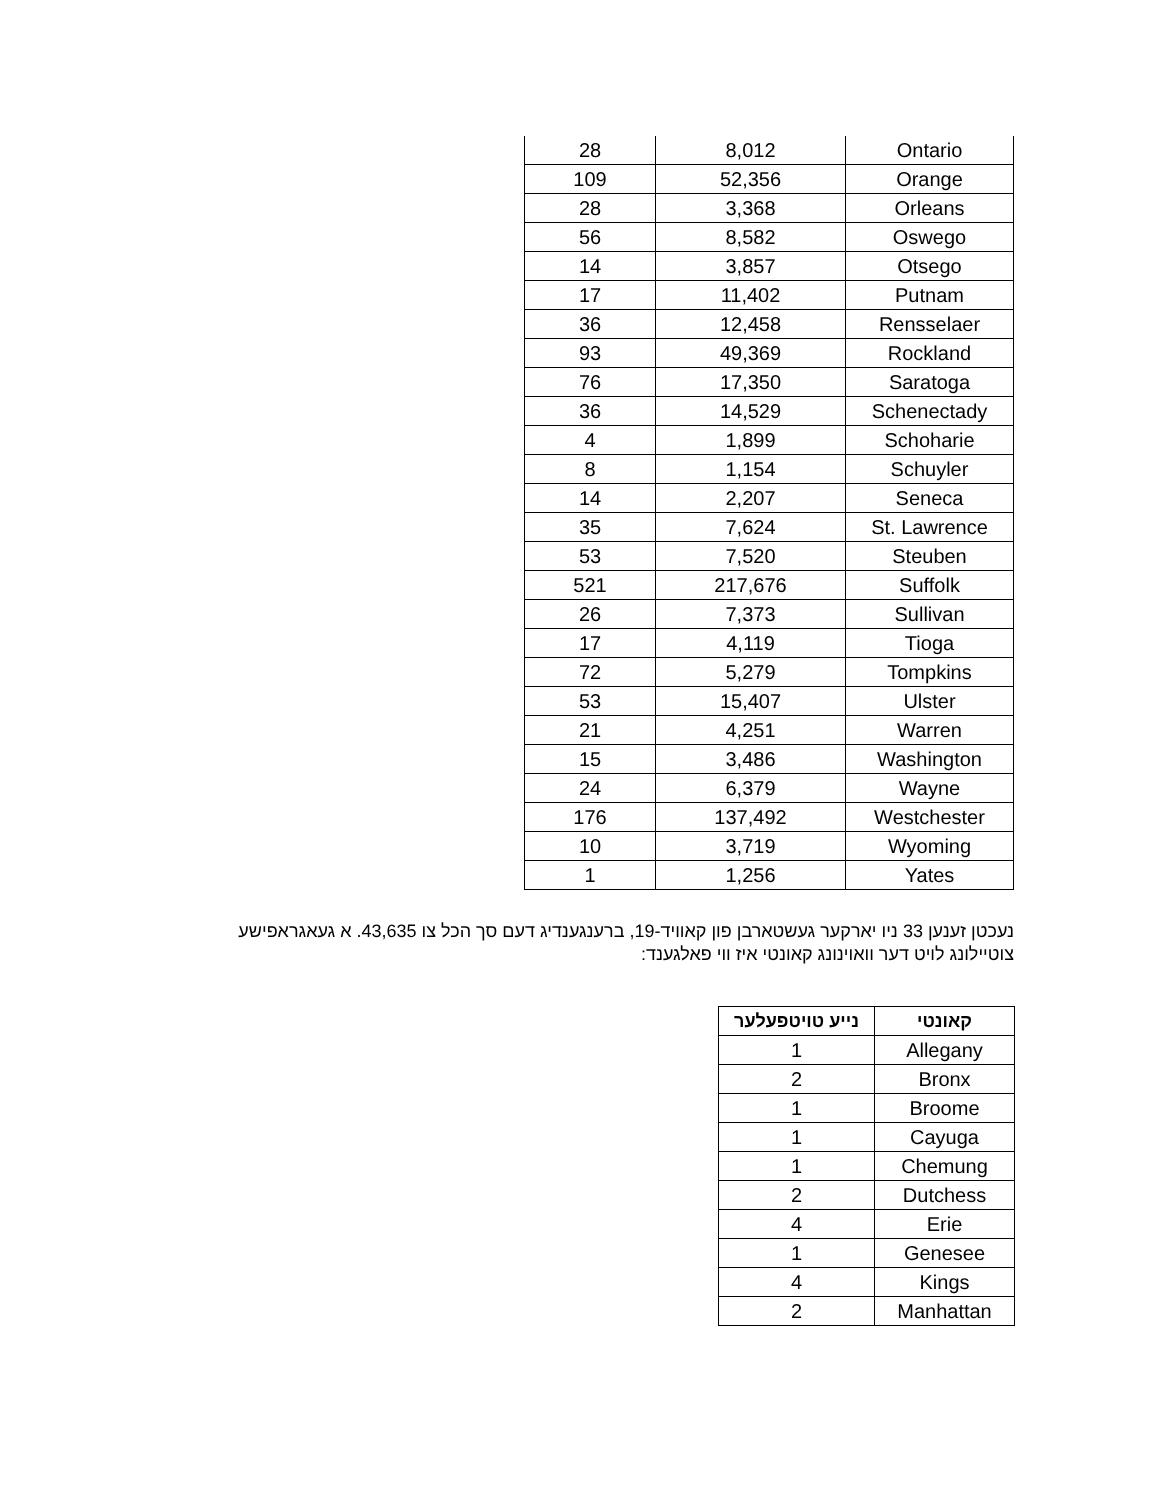| 28 | 8,012 | Ontario |
| 109 | 52,356 | Orange |
| 28 | 3,368 | Orleans |
| 56 | 8,582 | Oswego |
| 14 | 3,857 | Otsego |
| 17 | 11,402 | Putnam |
| 36 | 12,458 | Rensselaer |
| 93 | 49,369 | Rockland |
| 76 | 17,350 | Saratoga |
| 36 | 14,529 | Schenectady |
| 4 | 1,899 | Schoharie |
| 8 | 1,154 | Schuyler |
| 14 | 2,207 | Seneca |
| 35 | 7,624 | St. Lawrence |
| 53 | 7,520 | Steuben |
| 521 | 217,676 | Suffolk |
| 26 | 7,373 | Sullivan |
| 17 | 4,119 | Tioga |
| 72 | 5,279 | Tompkins |
| 53 | 15,407 | Ulster |
| 21 | 4,251 | Warren |
| 15 | 3,486 | Washington |
| 24 | 6,379 | Wayne |
| 176 | 137,492 | Westchester |
| 10 | 3,719 | Wyoming |
| 1 | 1,256 | Yates |
נעכטן זענען 33 ניו יארקער געשטארבן פון קאוויד-19, ברענגענדיג דעם סך הכל צו 43,635. א געאגראפישע צוטיילונג לויט דער וואוינונג קאונטי איז ווי פאלגענד:
| קאונטי | נייע טויטפעלער |
| --- | --- |
| Allegany | 1 |
| Bronx | 2 |
| Broome | 1 |
| Cayuga | 1 |
| Chemung | 1 |
| Dutchess | 2 |
| Erie | 4 |
| Genesee | 1 |
| Kings | 4 |
| Manhattan | 2 |